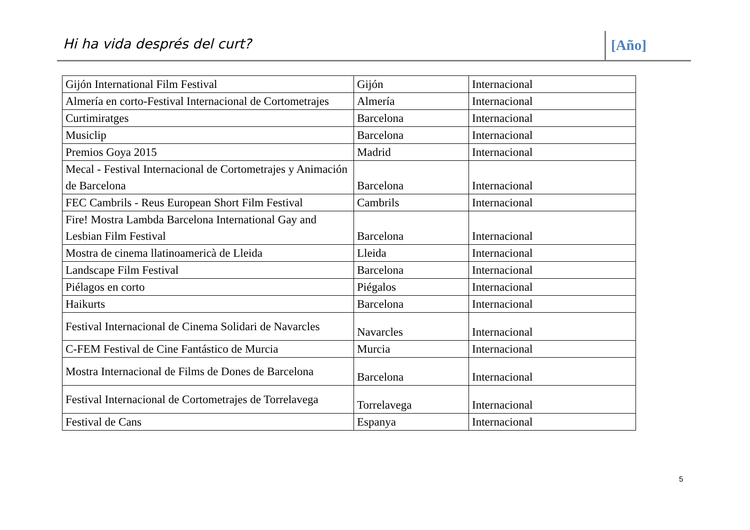Hi ha vida després del curt? [Año]
| Gijón International Film Festival | Gijón | Internacional |
| Almería en corto-Festival Internacional de Cortometrajes | Almería | Internacional |
| Curtimiratges | Barcelona | Internacional |
| Musiclip | Barcelona | Internacional |
| Premios Goya 2015 | Madrid | Internacional |
| Mecal - Festival Internacional de Cortometrajes y Animación de Barcelona | Barcelona | Internacional |
| FEC Cambrils - Reus European Short Film Festival | Cambrils | Internacional |
| Fire! Mostra Lambda Barcelona International Gay and Lesbian Film Festival | Barcelona | Internacional |
| Mostra de cinema llatinoamericà de Lleida | Lleida | Internacional |
| Landscape Film Festival | Barcelona | Internacional |
| Piélagos en corto | Piégalos | Internacional |
| Haikurts | Barcelona | Internacional |
| Festival Internacional de Cinema Solidari de Navarcles | Navarcles | Internacional |
| C-FEM Festival de Cine Fantástico de Murcia | Murcia | Internacional |
| Mostra Internacional de Films de Dones de Barcelona | Barcelona | Internacional |
| Festival Internacional de Cortometrajes de Torrelavega | Torrelavega | Internacional |
| Festival de Cans | Espanya | Internacional |
5